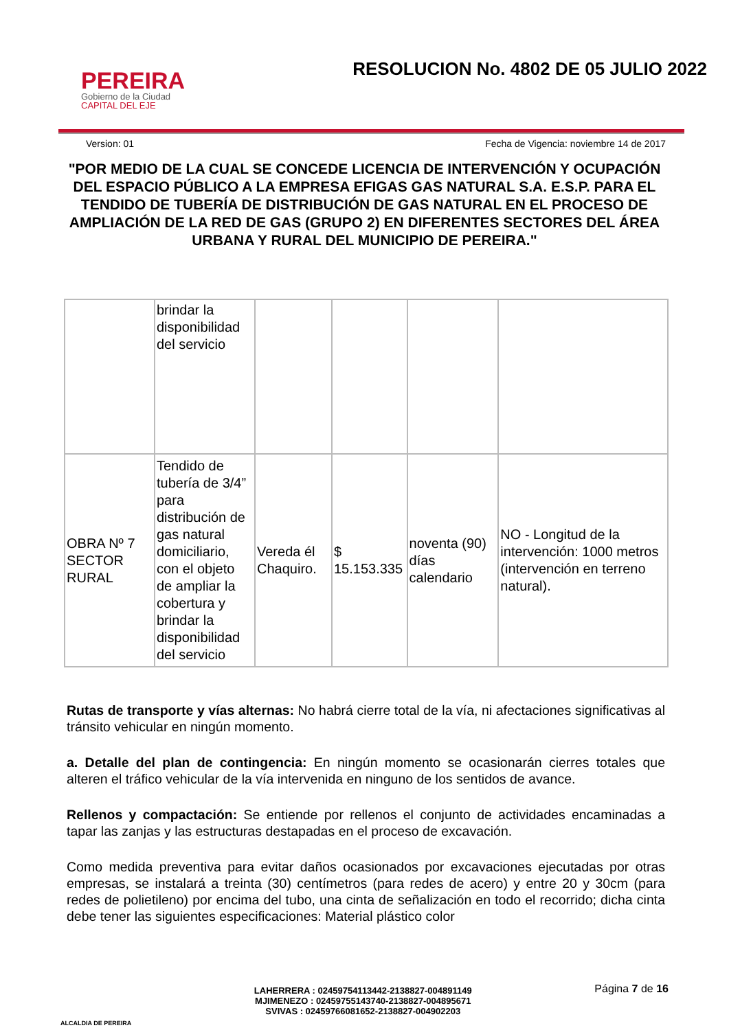PEREIRA
Gobierno de la Ciudad
CAPITAL DEL EJE
RESOLUCION No. 4802 DE 05 JULIO 2022
Version: 01 Fecha de Vigencia: noviembre 14 de 2017
"POR MEDIO DE LA CUAL SE CONCEDE LICENCIA DE INTERVENCIÓN Y OCUPACIÓN DEL ESPACIO PÚBLICO A LA EMPRESA EFIGAS GAS NATURAL S.A. E.S.P. PARA EL TENDIDO DE TUBERÍA DE DISTRIBUCIÓN DE GAS NATURAL EN EL PROCESO DE AMPLIACIÓN DE LA RED DE GAS (GRUPO 2) EN DIFERENTES SECTORES DEL ÁREA URBANA Y RURAL DEL MUNICIPIO DE PEREIRA."
| | brindar la disponibilidad del servicio | | | | |
| OBRA Nº 7 SECTOR RURAL | Tendido de tubería de 3/4” para distribución de gas natural domiciliario, con el objeto de ampliar la cobertura y brindar la disponibilidad del servicio | Vereda él Chaquiro. | $ 15.153.335 | noventa (90) días calendario | NO - Longitud de la intervención: 1000 metros (intervención en terreno natural). |
Rutas de transporte y vías alternas: No habrá cierre total de la vía, ni afectaciones significativas al tránsito vehicular en ningún momento.
a. Detalle del plan de contingencia: En ningún momento se ocasionarán cierres totales que alteren el tráfico vehicular de la vía intervenida en ninguno de los sentidos de avance.
Rellenos y compactación: Se entiende por rellenos el conjunto de actividades encaminadas a tapar las zanjas y las estructuras destapadas en el proceso de excavación.
Como medida preventiva para evitar daños ocasionados por excavaciones ejecutadas por otras empresas, se instalará a treinta (30) centímetros (para redes de acero) y entre 20 y 30cm (para redes de polietileno) por encima del tubo, una cinta de señalización en todo el recorrido; dicha cinta debe tener las siguientes especificaciones: Material plástico color
ALCALDIA DE PEREIRA
LAHERRERA : 02459754113442-2138827-004891149
MJIMENEZO : 02459755143740-2138827-004895671
SVIVAS : 02459766081652-2138827-004902203
Página 7 de 16